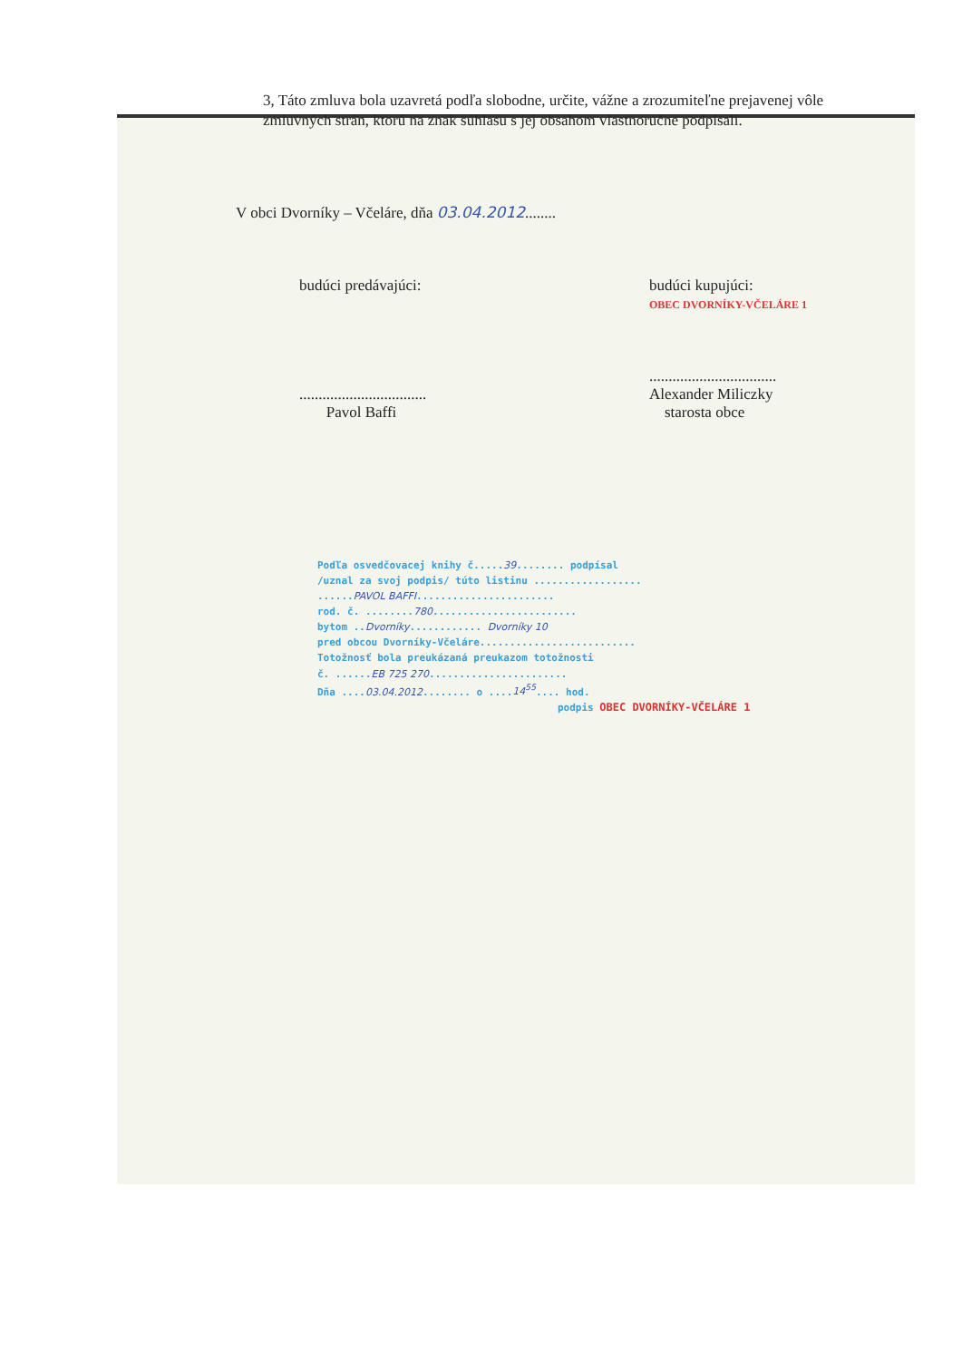3, Táto zmluva bola uzavretá podľa slobodne, určite, vážne a zrozumiteľne prejavenej vôle zmluvných strán, ktorú na znak súhlasu s jej obsahom vlastnoručne podpísali.
V obci Dvorníky – Včeláre, dňa 03.04.2012........
budúci predávajúci:
.................................
Pavol Baffi
budúci kupujúci:
OBEC DVORNÍKY-VČELÁRE 1
.................................
Alexander Miliczky
starosta obce
Podľa osvedčovacej knihy č.....39........ podpísal
/uznal za svoj podpis/ túto listinu ..................
......PAVOL BAFFI.......................
rod. č. ........780........................
bytom ..Dvorníky............ Dvorníky 10
pred obcou Dvorníky-Včeláre..........................
Totožnosť bola preukázaná preukazom totožnosti
č. ......EB 725 270.......................
Dňa ....03.04.2012........ o ....14<sup>55</sup>.... hod.
podpis OBEC DVORNÍKY-VČELÁRE 1